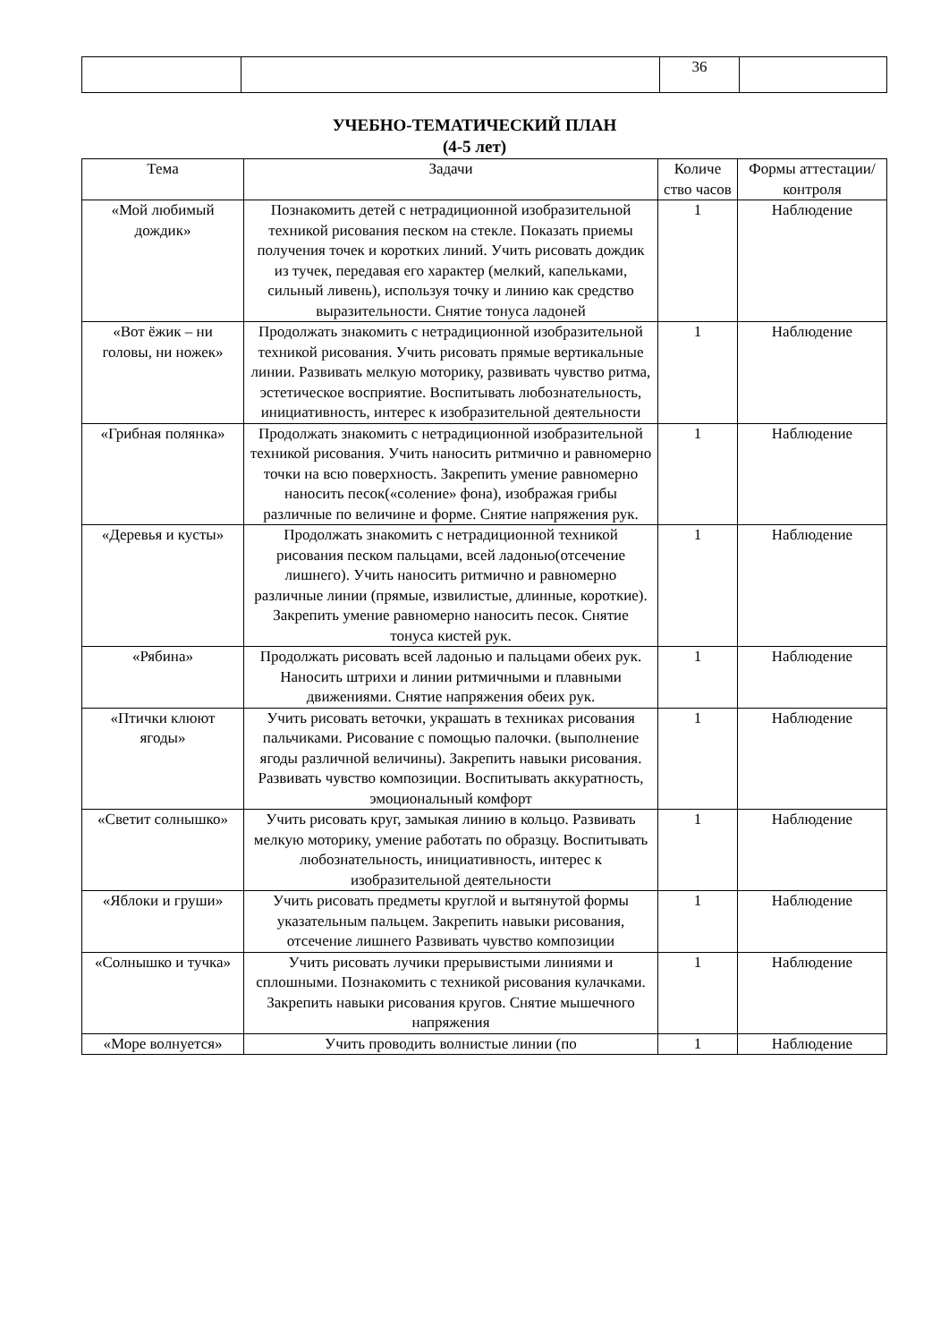| | | 36 | |
УЧЕБНО-ТЕМАТИЧЕСКИЙ ПЛАН
(4-5 лет)
| Тема | Задачи | Количе ство часов | Формы аттестации/ контроля |
| --- | --- | --- | --- |
| «Мой любимый дождик» | Познакомить детей с нетрадиционной изобразительной техникой рисования песком на стекле. Показать приемы получения точек и коротких линий. Учить рисовать дождик из тучек, передавая его характер (мелкий, капельками, сильный ливень), используя точку и линию как средство выразительности. Снятие тонуса ладоней | 1 | Наблюдение |
| «Вот ёжик – ни головы, ни ножек» | Продолжать знакомить с нетрадиционной изобразительной техникой рисования. Учить рисовать прямые вертикальные линии. Развивать мелкую моторику, развивать чувство ритма, эстетическое восприятие. Воспитывать любознательность, инициативность, интерес к изобразительной деятельности | 1 | Наблюдение |
| «Грибная полянка» | Продолжать знакомить с нетрадиционной изобразительной техникой рисования. Учить наносить ритмично и равномерно точки на всю поверхность. Закрепить умение равномерно наносить песок(«соление» фона), изображая грибы различные по величине и форме. Снятие напряжения рук. | 1 | Наблюдение |
| «Деревья и кусты» | Продолжать знакомить с нетрадиционной техникой рисования песком пальцами, всей ладонью(отсечение лишнего). Учить наносить ритмично и равномерно различные линии (прямые, извилистые, длинные, короткие). Закрепить умение равномерно наносить песок. Снятие тонуса кистей рук. | 1 | Наблюдение |
| «Рябина» | Продолжать рисовать всей ладонью и пальцами обеих рук. Наносить штрихи и линии ритмичными и плавными движениями. Снятие напряжения обеих рук. | 1 | Наблюдение |
| «Птички клюют ягоды» | Учить рисовать веточки, украшать в техниках рисования пальчиками. Рисование с помощью палочки. (выполнение ягоды различной величины). Закрепить навыки рисования. Развивать чувство композиции. Воспитывать аккуратность, эмоциональный комфорт | 1 | Наблюдение |
| «Светит солнышко» | Учить рисовать круг, замыкая линию в кольцо. Развивать мелкую моторику, умение работать по образцу. Воспитывать любознательность, инициативность, интерес к изобразительной деятельности | 1 | Наблюдение |
| «Яблоки и груши» | Учить рисовать предметы круглой и вытянутой формы указательным пальцем. Закрепить навыки рисования, отсечение лишнего Развивать чувство композиции | 1 | Наблюдение |
| «Солнышко и тучка» | Учить рисовать лучики прерывистыми линиями и сплошными. Познакомить с техникой рисования кулачками. Закрепить навыки рисования кругов. Снятие мышечного напряжения | 1 | Наблюдение |
| «Море волнуется» | Учить проводить волнистые линии (по | 1 | Наблюдение |